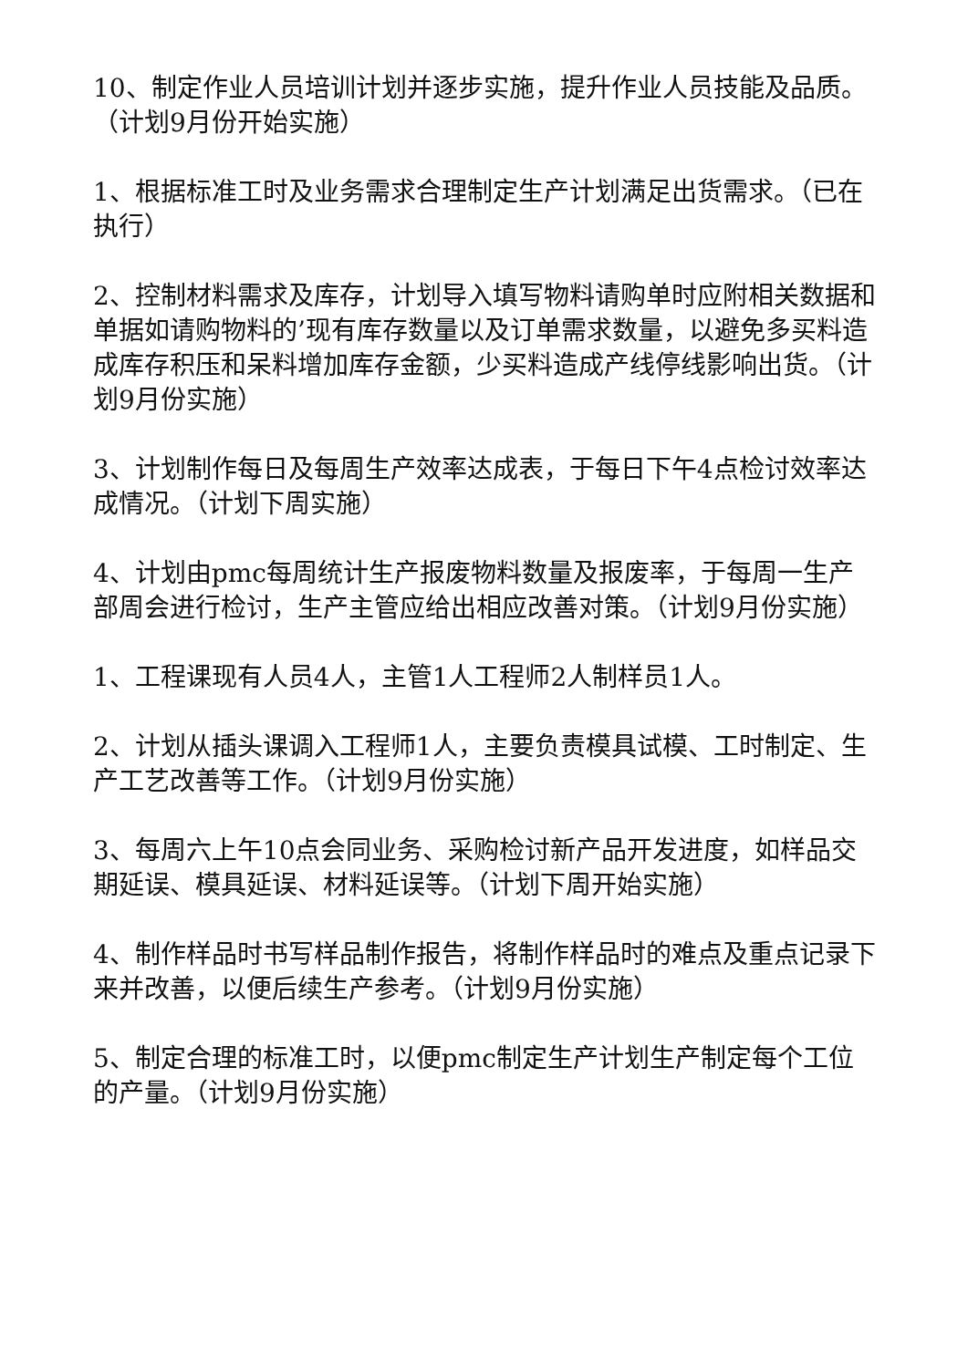10、制定作业人员培训计划并逐步实施，提升作业人员技能及品质。（计划9月份开始实施）
1、根据标准工时及业务需求合理制定生产计划满足出货需求。（已在执行）
2、控制材料需求及库存，计划导入填写物料请购单时应附相关数据和单据如请购物料的’现有库存数量以及订单需求数量，以避免多买料造成库存积压和呆料增加库存金额，少买料造成产线停线影响出货。（计划9月份实施）
3、计划制作每日及每周生产效率达成表，于每日下午4点检讨效率达成情况。（计划下周实施）
4、计划由pmc每周统计生产报废物料数量及报废率，于每周一生产部周会进行检讨，生产主管应给出相应改善对策。（计划9月份实施）
1、工程课现有人员4人，主管1人工程师2人制样员1人。
2、计划从插头课调入工程师1人，主要负责模具试模、工时制定、生产工艺改善等工作。（计划9月份实施）
3、每周六上午10点会同业务、采购检讨新产品开发进度，如样品交期延误、模具延误、材料延误等。（计划下周开始实施）
4、制作样品时书写样品制作报告，将制作样品时的难点及重点记录下来并改善，以便后续生产参考。（计划9月份实施）
5、制定合理的标准工时，以便pmc制定生产计划生产制定每个工位的产量。（计划9月份实施）